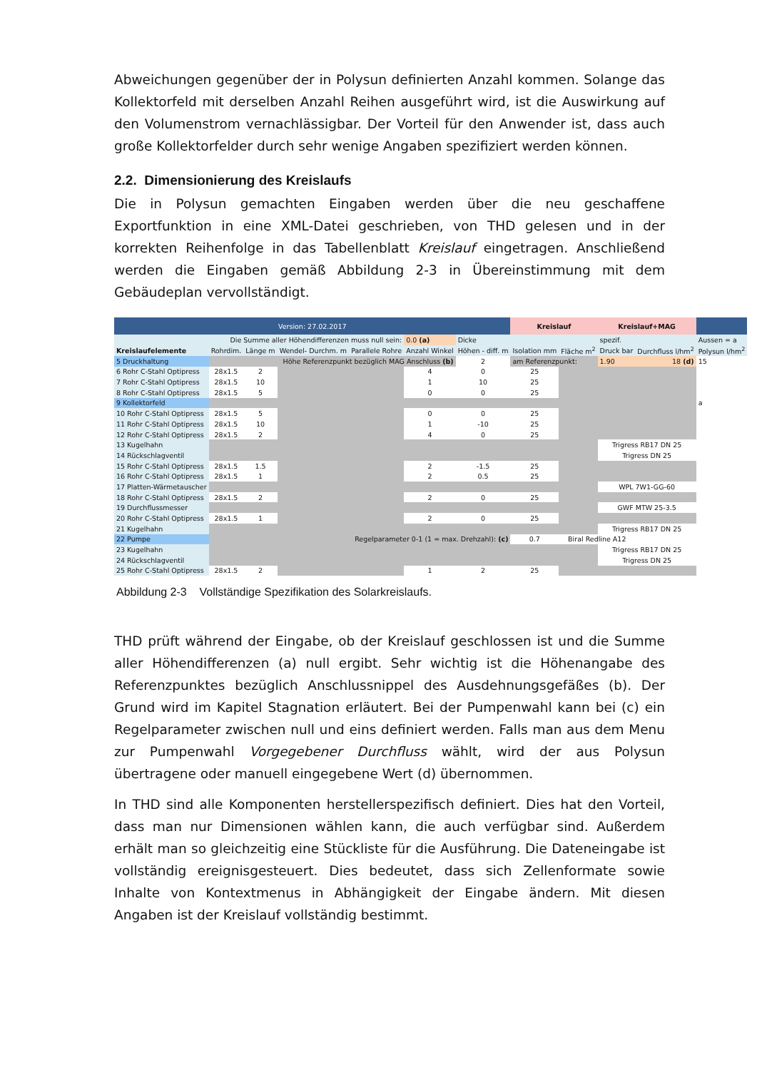Abweichungen gegenüber der in Polysun definierten Anzahl kommen. Solange das Kollektorfeld mit derselben Anzahl Reihen ausgeführt wird, ist die Auswirkung auf den Volumenstrom vernachlässigbar. Der Vorteil für den Anwender ist, dass auch große Kollektorfelder durch sehr wenige Angaben spezifiziert werden können.
2.2. Dimensionierung des Kreislaufs
Die in Polysun gemachten Eingaben werden über die neu geschaffene Exportfunktion in eine XML-Datei geschrieben, von THD gelesen und in der korrekten Reihenfolge in das Tabellenblatt Kreislauf eingetragen. Anschließend werden die Eingaben gemäß Abbildung 2-3 in Übereinstimmung mit dem Gebäudeplan vervollständigt.
| Version: 27.02.2017 | | | | | | | Kreislauf | | Kreislauf+MAG | | |
| Die Summe aller Höhendifferenzen muss null sein: | | | | | 0.0 (a) | Dicke | | | spezif. | | Aussen = a |
| Kreislaufelemente | Rohrdim. | Länge m | Wendel- Durchm. m | Parallele Rohre | Anzahl Winkel | Höhen - diff. m | Isolation mm | Fläche m<sup>2</sup> | Druck bar | Durchfluss l/hm<sup>2</sup> | Polysun l/hm<sup>2</sup> |
| 5 Druckhaltung | Höhe Referenzpunkt bezüglich MAG Anschluss (b) | | | | | 2 | am Referenzpunkt: | | 1.90 | 18 (d) | 15 |
| 6 Rohr C-Stahl Optipress | 28x1.5 | 2 | | | 4 | 0 | 25 | | | | |
| 7 Rohr C-Stahl Optipress | 28x1.5 | 10 | | | 1 | 10 | 25 | | | | |
| 8 Rohr C-Stahl Optipress | 28x1.5 | 5 | | | 0 | 0 | 25 | | | | |
| 9 Kollektorfeld | | | | | | | | | | | a |
| 10 Rohr C-Stahl Optipress | 28x1.5 | 5 | | | 0 | 0 | 25 | | | | |
| 11 Rohr C-Stahl Optipress | 28x1.5 | 10 | | | 1 | -10 | 25 | | | | |
| 12 Rohr C-Stahl Optipress | 28x1.5 | 2 | | | 4 | 0 | 25 | | | | |
| 13 Kugelhahn | | | | | | | | | Trigress RB17 DN 25 | | |
| 14 Rückschlagventil | | | | | | | | | Trigress DN 25 | | |
| 15 Rohr C-Stahl Optipress | 28x1.5 | 1.5 | | | 2 | -1.5 | 25 | | | | |
| 16 Rohr C-Stahl Optipress | 28x1.5 | 1 | | | 2 | 0.5 | 25 | | | | |
| 17 Platten-Wärmetauscher | | | | | | | | | WPL 7W1-GG-60 | | |
| 18 Rohr C-Stahl Optipress | 28x1.5 | 2 | | | 2 | 0 | 25 | | | | |
| 19 Durchflussmesser | | | | | | | | | GWF MTW 25-3.5 | | |
| 20 Rohr C-Stahl Optipress | 28x1.5 | 1 | | | 2 | 0 | 25 | | | | |
| 21 Kugelhahn | | | | | | | | | Trigress RB17 DN 25 | | |
| 22 Pumpe | Regelparameter 0-1 (1 = max. Drehzahl): (c) | | | | | | 0.7 | Biral Redline A12 | | | |
| 23 Kugelhahn | | | | | | | | | Trigress RB17 DN 25 | | |
| 24 Rückschlagventil | | | | | | | | | Trigress DN 25 | | |
| 25 Rohr C-Stahl Optipress | 28x1.5 | 2 | | | 1 | 2 | 25 | | | | |
Abbildung 2-3 Vollständige Spezifikation des Solarkreislaufs.
THD prüft während der Eingabe, ob der Kreislauf geschlossen ist und die Summe aller Höhendifferenzen (a) null ergibt. Sehr wichtig ist die Höhenangabe des Referenzpunktes bezüglich Anschlussnippel des Ausdehnungsgefäßes (b). Der Grund wird im Kapitel Stagnation erläutert. Bei der Pumpenwahl kann bei (c) ein Regelparameter zwischen null und eins definiert werden. Falls man aus dem Menu zur Pumpenwahl Vorgegebener Durchfluss wählt, wird der aus Polysun übertragene oder manuell eingegebene Wert (d) übernommen.
In THD sind alle Komponenten herstellerspezifisch definiert. Dies hat den Vorteil, dass man nur Dimensionen wählen kann, die auch verfügbar sind. Außerdem erhält man so gleichzeitig eine Stückliste für die Ausführung. Die Dateneingabe ist vollständig ereignisgesteuert. Dies bedeutet, dass sich Zellenformate sowie Inhalte von Kontextmenus in Abhängigkeit der Eingabe ändern. Mit diesen Angaben ist der Kreislauf vollständig bestimmt.